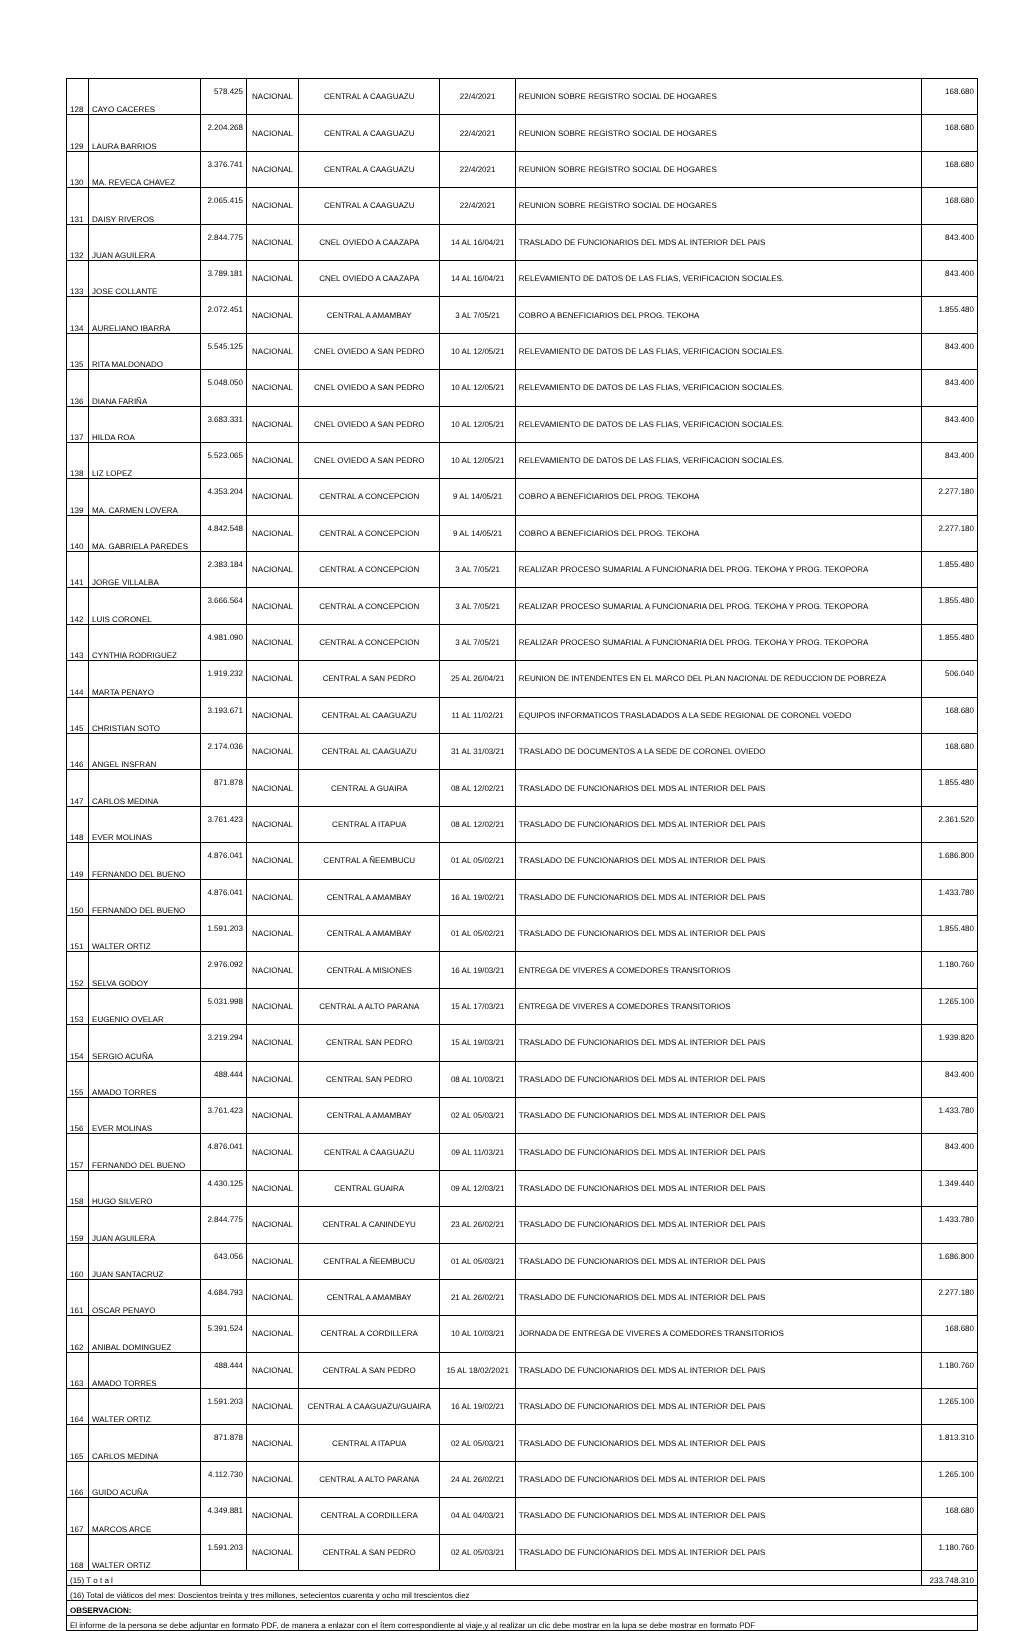| 128 | CAYO CACERES | 578.425 | NACIONAL | CENTRAL A CAAGUAZU | 22/4/2021 | REUNION SOBRE REGISTRO SOCIAL DE HOGARES | 168.680 |
| 129 | LAURA BARRIOS | 2.204.268 | NACIONAL | CENTRAL A CAAGUAZU | 22/4/2021 | REUNION SOBRE REGISTRO SOCIAL DE HOGARES | 168.680 |
| 130 | MA. REVECA CHAVEZ | 3.376.741 | NACIONAL | CENTRAL A CAAGUAZU | 22/4/2021 | REUNION SOBRE REGISTRO SOCIAL DE HOGARES | 168.680 |
| 131 | DAISY RIVEROS | 2.065.415 | NACIONAL | CENTRAL A CAAGUAZU | 22/4/2021 | REUNION SOBRE REGISTRO SOCIAL DE HOGARES | 168.680 |
| 132 | JUAN AGUILERA | 2.844.775 | NACIONAL | CNEL OVIEDO A CAAZAPA | 14 AL 16/04/21 | TRASLADO DE FUNCIONARIOS DEL MDS AL INTERIOR DEL PAIS | 843.400 |
| 133 | JOSE COLLANTE | 3.789.181 | NACIONAL | CNEL OVIEDO A CAAZAPA | 14 AL 16/04/21 | RELEVAMIENTO DE DATOS DE LAS FLIAS, VERIFICACION SOCIALES. | 843.400 |
| 134 | AURELIANO IBARRA | 2.072.451 | NACIONAL | CENTRAL A AMAMBAY | 3 AL 7/05/21 | COBRO A BENEFICIARIOS DEL PROG. TEKOHA | 1.855.480 |
| 135 | RITA MALDONADO | 5.545.125 | NACIONAL | CNEL OVIEDO A SAN PEDRO | 10 AL 12/05/21 | RELEVAMIENTO DE DATOS DE LAS FLIAS, VERIFICACION SOCIALES. | 843.400 |
| 136 | DIANA FARIÑA | 5.048.050 | NACIONAL | CNEL OVIEDO A SAN PEDRO | 10 AL 12/05/21 | RELEVAMIENTO DE DATOS DE LAS FLIAS, VERIFICACION SOCIALES. | 843.400 |
| 137 | HILDA ROA | 3.683.331 | NACIONAL | CNEL OVIEDO A SAN PEDRO | 10 AL 12/05/21 | RELEVAMIENTO DE DATOS DE LAS FLIAS, VERIFICACION SOCIALES. | 843.400 |
| 138 | LIZ LOPEZ | 5.523.065 | NACIONAL | CNEL OVIEDO A SAN PEDRO | 10 AL 12/05/21 | RELEVAMIENTO DE DATOS DE LAS FLIAS, VERIFICACION SOCIALES. | 843.400 |
| 139 | MA. CARMEN LOVERA | 4.353.204 | NACIONAL | CENTRAL A CONCEPCION | 9 AL 14/05/21 | COBRO A BENEFICIARIOS DEL PROG. TEKOHA | 2.277.180 |
| 140 | MA. GABRIELA PAREDES | 4.842.548 | NACIONAL | CENTRAL A CONCEPCION | 9 AL 14/05/21 | COBRO A BENEFICIARIOS DEL PROG. TEKOHA | 2.277.180 |
| 141 | JORGE VILLALBA | 2.383.184 | NACIONAL | CENTRAL A CONCEPCION | 3 AL 7/05/21 | REALIZAR PROCESO SUMARIAL A FUNCIONARIA DEL PROG. TEKOHA Y PROG. TEKOPORA | 1.855.480 |
| 142 | LUIS CORONEL | 3.666.564 | NACIONAL | CENTRAL A CONCEPCION | 3 AL 7/05/21 | REALIZAR PROCESO SUMARIAL A FUNCIONARIA DEL PROG. TEKOHA Y PROG. TEKOPORA | 1.855.480 |
| 143 | CYNTHIA RODRIGUEZ | 4.981.090 | NACIONAL | CENTRAL A CONCEPCION | 3 AL 7/05/21 | REALIZAR PROCESO SUMARIAL A FUNCIONARIA DEL PROG. TEKOHA Y PROG. TEKOPORA | 1.855.480 |
| 144 | MARTA PENAYO | 1.919.232 | NACIONAL | CENTRAL A SAN PEDRO | 25 AL 26/04/21 | REUNION DE INTENDENTES EN EL MARCO DEL PLAN NACIONAL DE REDUCCION DE POBREZA | 506.040 |
| 145 | CHRISTIAN SOTO | 3.193.671 | NACIONAL | CENTRAL AL CAAGUAZU | 11 AL 11/02/21 | EQUIPOS INFORMATICOS TRASLADADOS A LA SEDE REGIONAL DE CORONEL VOEDO | 168.680 |
| 146 | ANGEL INSFRAN | 2.174.036 | NACIONAL | CENTRAL AL CAAGUAZU | 31 AL 31/03/21 | TRASLADO DE DOCUMENTOS A LA SEDE DE CORONEL OVIEDO | 168.680 |
| 147 | CARLOS MEDINA | 871.878 | NACIONAL | CENTRAL A GUAIRA | 08 AL 12/02/21 | TRASLADO DE FUNCIONARIOS DEL MDS AL INTERIOR DEL PAIS | 1.855.480 |
| 148 | EVER MOLINAS | 3.761.423 | NACIONAL | CENTRAL A ITAPUA | 08 AL 12/02/21 | TRASLADO DE FUNCIONARIOS DEL MDS AL INTERIOR DEL PAIS | 2.361.520 |
| 149 | FERNANDO DEL BUENO | 4.876.041 | NACIONAL | CENTRAL A ÑEEMBUCU | 01 AL 05/02/21 | TRASLADO DE FUNCIONARIOS DEL MDS AL INTERIOR DEL PAIS | 1.686.800 |
| 150 | FERNANDO DEL BUENO | 4.876.041 | NACIONAL | CENTRAL A AMAMBAY | 16 AL 19/02/21 | TRASLADO DE FUNCIONARIOS DEL MDS AL INTERIOR DEL PAIS | 1.433.780 |
| 151 | WALTER ORTIZ | 1.591.203 | NACIONAL | CENTRAL A AMAMBAY | 01 AL 05/02/21 | TRASLADO DE FUNCIONARIOS DEL MDS AL INTERIOR DEL PAIS | 1.855.480 |
| 152 | SELVA GODOY | 2.976.092 | NACIONAL | CENTRAL A MISIONES | 16 AL 19/03/21 | ENTREGA DE VIVERES A COMEDORES TRANSITORIOS | 1.180.760 |
| 153 | EUGENIO OVELAR | 5.031.998 | NACIONAL | CENTRAL A ALTO PARANA | 15 AL 17/03/21 | ENTREGA DE VIVERES A COMEDORES TRANSITORIOS | 1.265.100 |
| 154 | SERGIO ACUÑA | 3.219.294 | NACIONAL | CENTRAL SAN PEDRO | 15 AL 19/03/21 | TRASLADO DE FUNCIONARIOS DEL MDS AL INTERIOR DEL PAIS | 1.939.820 |
| 155 | AMADO TORRES | 488.444 | NACIONAL | CENTRAL SAN PEDRO | 08 AL 10/03/21 | TRASLADO DE FUNCIONARIOS DEL MDS AL INTERIOR DEL PAIS | 843.400 |
| 156 | EVER MOLINAS | 3.761.423 | NACIONAL | CENTRAL A AMAMBAY | 02 AL 05/03/21 | TRASLADO DE FUNCIONARIOS DEL MDS AL INTERIOR DEL PAIS | 1.433.780 |
| 157 | FERNANDO DEL BUENO | 4.876.041 | NACIONAL | CENTRAL A CAAGUAZU | 09 AL 11/03/21 | TRASLADO DE FUNCIONARIOS DEL MDS AL INTERIOR DEL PAIS | 843.400 |
| 158 | HUGO SILVERO | 4.430.125 | NACIONAL | CENTRAL GUAIRA | 09 AL 12/03/21 | TRASLADO DE FUNCIONARIOS DEL MDS AL INTERIOR DEL PAIS | 1.349.440 |
| 159 | JUAN AGUILERA | 2.844.775 | NACIONAL | CENTRAL A CANINDEYU | 23 AL 26/02/21 | TRASLADO DE FUNCIONARIOS DEL MDS AL INTERIOR DEL PAIS | 1.433.780 |
| 160 | JUAN SANTACRUZ | 643.056 | NACIONAL | CENTRAL A ÑEEMBUCU | 01 AL 05/03/21 | TRASLADO DE FUNCIONARIOS DEL MDS AL INTERIOR DEL PAIS | 1.686.800 |
| 161 | OSCAR PENAYO | 4.684.793 | NACIONAL | CENTRAL A AMAMBAY | 21 AL 26/02/21 | TRASLADO DE FUNCIONARIOS DEL MDS AL INTERIOR DEL PAIS | 2.277.180 |
| 162 | ANIBAL DOMINGUEZ | 5.391.524 | NACIONAL | CENTRAL A CORDILLERA | 10 AL 10/03/21 | JORNADA DE ENTREGA DE VIVERES A COMEDORES TRANSITORIOS | 168.680 |
| 163 | AMADO TORRES | 488.444 | NACIONAL | CENTRAL A SAN PEDRO | 15 AL 18/02/2021 | TRASLADO DE FUNCIONARIOS DEL MDS AL INTERIOR DEL PAIS | 1.180.760 |
| 164 | WALTER ORTIZ | 1.591.203 | NACIONAL | CENTRAL A CAAGUAZU/GUAIRA | 16 AL 19/02/21 | TRASLADO DE FUNCIONARIOS DEL MDS AL INTERIOR DEL PAIS | 1.265.100 |
| 165 | CARLOS MEDINA | 871.878 | NACIONAL | CENTRAL A ITAPUA | 02 AL 05/03/21 | TRASLADO DE FUNCIONARIOS DEL MDS AL INTERIOR DEL PAIS | 1.813.310 |
| 166 | GUIDO ACUÑA | 4.112.730 | NACIONAL | CENTRAL A ALTO PARANA | 24 AL 26/02/21 | TRASLADO DE FUNCIONARIOS DEL MDS AL INTERIOR DEL PAIS | 1.265.100 |
| 167 | MARCOS ARCE | 4.349.881 | NACIONAL | CENTRAL A CORDILLERA | 04 AL 04/03/21 | TRASLADO DE FUNCIONARIOS DEL MDS AL INTERIOR DEL PAIS | 168.680 |
| 168 | WALTER ORTIZ | 1.591.203 | NACIONAL | CENTRAL A SAN PEDRO | 02 AL 05/03/21 | TRASLADO DE FUNCIONARIOS DEL MDS AL INTERIOR DEL PAIS | 1.180.760 |
| (15) T o t a l | | | | | | | 233.748.310 |
| (16) Total de viáticos del mes: Doscientos treinta y tres millones, setecientos cuarenta y ocho mil trescientos diez | | | | | | | |
| OBSERVACION: | | | | | | | |
| El informe de la persona se debe adjuntar en formato PDF, de manera a enlazar con el ítem correspondiente al viaje,y al realizar un clic debe mostrar en la lupa se debe mostrar en formato PDF | | | | | | | |